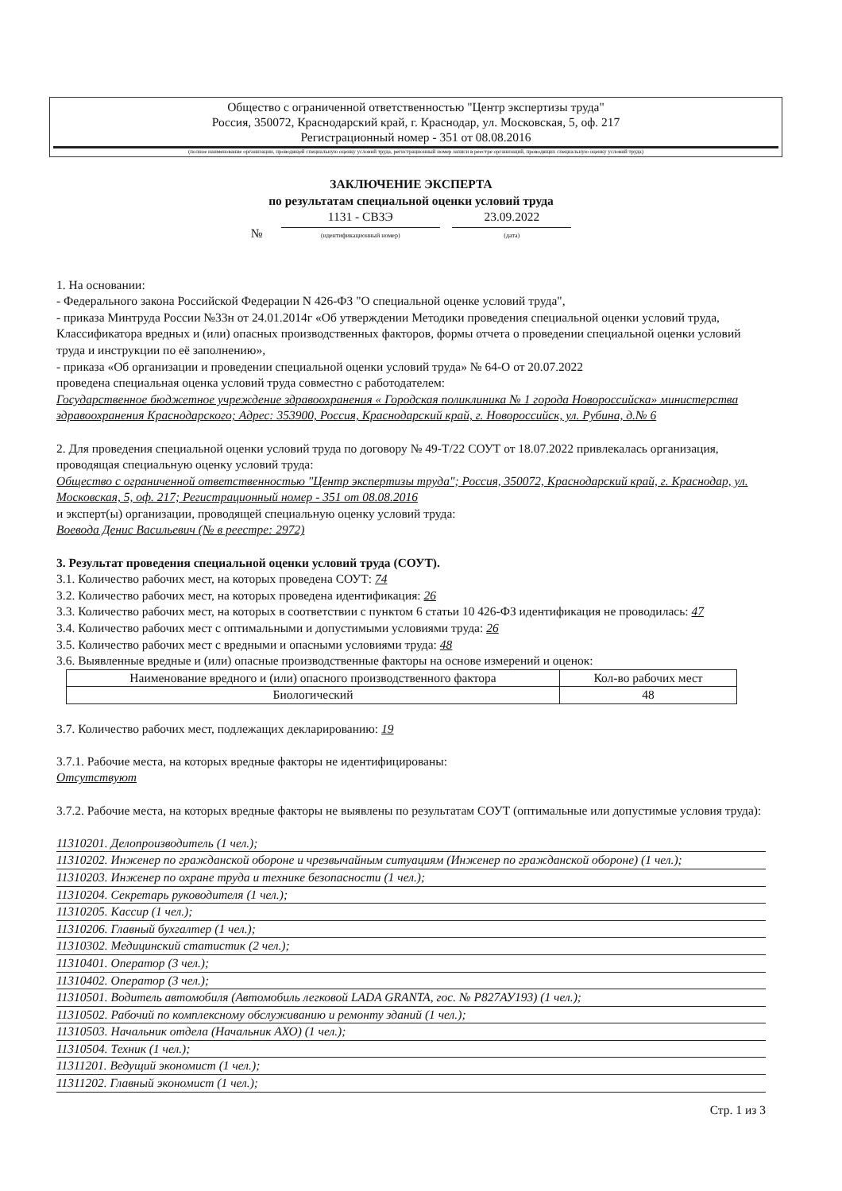Общество с ограниченной ответственностью "Центр экспертизы труда"
Россия, 350072, Краснодарский край, г. Краснодар, ул. Московская, 5, оф. 217
Регистрационный номер - 351 от 08.08.2016
(полное наименование организации, проводящей специальную оценку условий труда, регистрационный номер записи в реестре организаций, проводящих специальную оценку условий труда)
ЗАКЛЮЧЕНИЕ ЭКСПЕРТА
по результатам специальной оценки условий труда
№ 1131 - СВЗЭ
(идентификационный номер) 23.09.2022
(дата)
1. На основании:
- Федерального закона Российской Федерации N 426-ФЗ "О специальной оценке условий труда",
- приказа Минтруда России №33н от 24.01.2014г «Об утверждении Методики проведения специальной оценки условий труда, Классификатора вредных и (или) опасных производственных факторов, формы отчета о проведении специальной оценки условий труда и инструкции по её заполнению»,
- приказа «Об организации и проведении специальной оценки условий труда» № 64-О от 20.07.2022
проведена специальная оценка условий труда совместно с работодателем:
Государственное бюджетное учреждение здравоохранения « Городская поликлиника № 1 города Новороссийска» министерства здравоохранения Краснодарского; Адрес: 353900, Россия, Краснодарский край, г. Новороссийск, ул. Рубина, д.№ 6
2. Для проведения специальной оценки условий труда по договору № 49-Т/22 СОУТ от 18.07.2022 привлекалась организация, проводящая специальную оценку условий труда:
Общество с ограниченной ответственностью "Центр экспертизы труда"; Россия, 350072, Краснодарский край, г. Краснодар, ул. Московская, 5, оф. 217; Регистрационный номер - 351 от 08.08.2016
и эксперт(ы) организации, проводящей специальную оценку условий труда:
Воевода Денис Васильевич (№ в реестре: 2972)
3. Результат проведения специальной оценки условий труда (СОУТ).
3.1. Количество рабочих мест, на которых проведена СОУТ: 74
3.2. Количество рабочих мест, на которых проведена идентификация: 26
3.3. Количество рабочих мест, на которых в соответствии с пунктом 6 статьи 10 426-ФЗ идентификация не проводилась: 47
3.4. Количество рабочих мест с оптимальными и допустимыми условиями труда: 26
3.5. Количество рабочих мест с вредными и опасными условиями труда: 48
3.6. Выявленные вредные и (или) опасные производственные факторы на основе измерений и оценок:
| Наименование вредного и (или) опасного производственного фактора | Кол-во рабочих мест |
| --- | --- |
| Биологический | 48 |
3.7. Количество рабочих мест, подлежащих декларированию: 19
3.7.1. Рабочие места, на которых вредные факторы не идентифицированы:
Отсутствуют
3.7.2. Рабочие места, на которых вредные факторы не выявлены по результатам СОУТ (оптимальные или допустимые условия труда):
11310201. Делопроизводитель (1 чел.);
11310202. Инженер по гражданской обороне и чрезвычайным ситуациям (Инженер по гражданской обороне) (1 чел.);
11310203. Инженер по охране труда и технике безопасности (1 чел.);
11310204. Секретарь руководителя (1 чел.);
11310205. Кассир (1 чел.);
11310206. Главный бухгалтер (1 чел.);
11310302. Медицинский статистик (2 чел.);
11310401. Оператор (3 чел.);
11310402. Оператор (3 чел.);
11310501. Водитель автомобиля (Автомобиль легковой LADA GRANTA, гос. № Р827АУ193) (1 чел.);
11310502. Рабочий по комплексному обслуживанию и ремонту зданий (1 чел.);
11310503. Начальник отдела (Начальник АХО) (1 чел.);
11310504. Техник (1 чел.);
11311201. Ведущий экономист (1 чел.);
11311202. Главный экономист (1 чел.);
Стр. 1 из 3